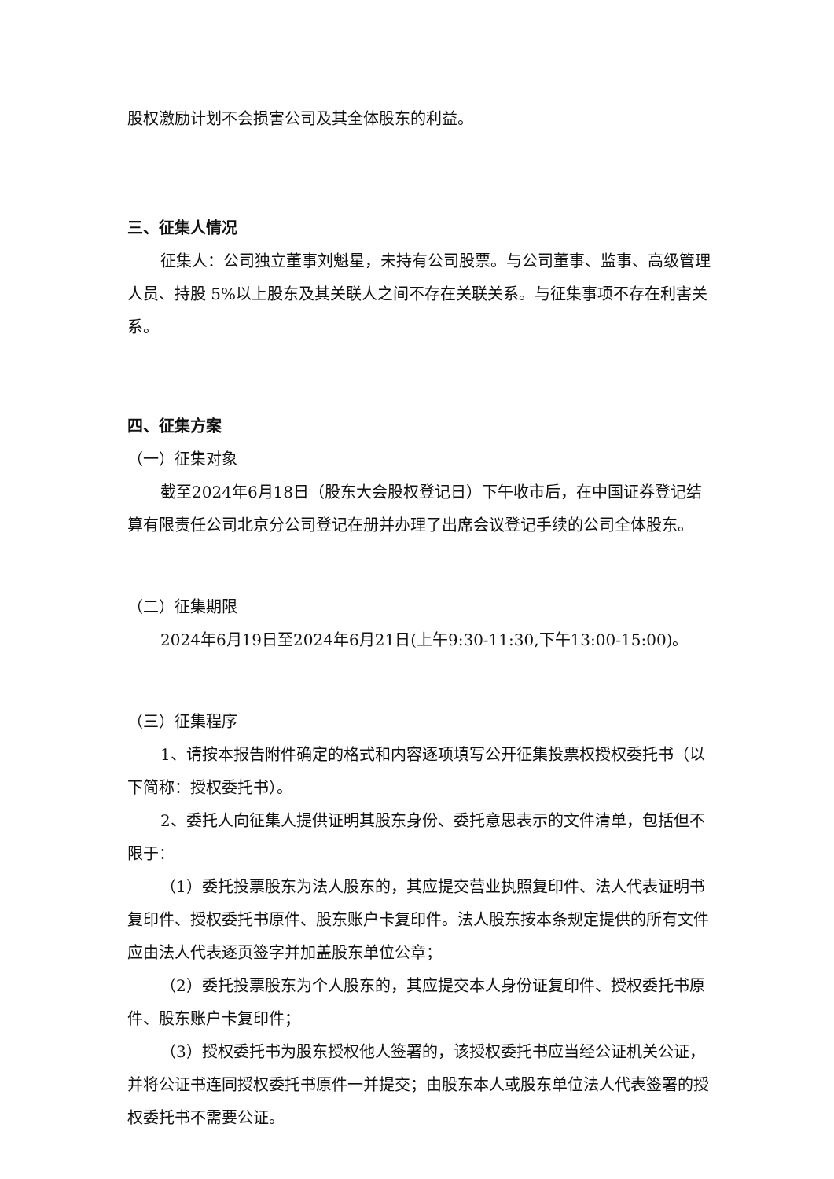股权激励计划不会损害公司及其全体股东的利益。
三、征集人情况
征集人：公司独立董事刘魁星，未持有公司股票。与公司董事、监事、高级管理人员、持股 5%以上股东及其关联人之间不存在关联关系。与征集事项不存在利害关系。
四、征集方案
（一）征集对象
截至2024年6月18日（股东大会股权登记日）下午收市后，在中国证券登记结算有限责任公司北京分公司登记在册并办理了出席会议登记手续的公司全体股东。
（二）征集期限
2024年6月19日至2024年6月21日(上午9:30-11:30,下午13:00-15:00)。
（三）征集程序
1、请按本报告附件确定的格式和内容逐项填写公开征集投票权授权委托书（以下简称：授权委托书）。
2、委托人向征集人提供证明其股东身份、委托意思表示的文件清单，包括但不限于：
（1）委托投票股东为法人股东的，其应提交营业执照复印件、法人代表证明书复印件、授权委托书原件、股东账户卡复印件。法人股东按本条规定提供的所有文件应由法人代表逐页签字并加盖股东单位公章；
（2）委托投票股东为个人股东的，其应提交本人身份证复印件、授权委托书原件、股东账户卡复印件；
（3）授权委托书为股东授权他人签署的，该授权委托书应当经公证机关公证，并将公证书连同授权委托书原件一并提交；由股东本人或股东单位法人代表签署的授权委托书不需要公证。